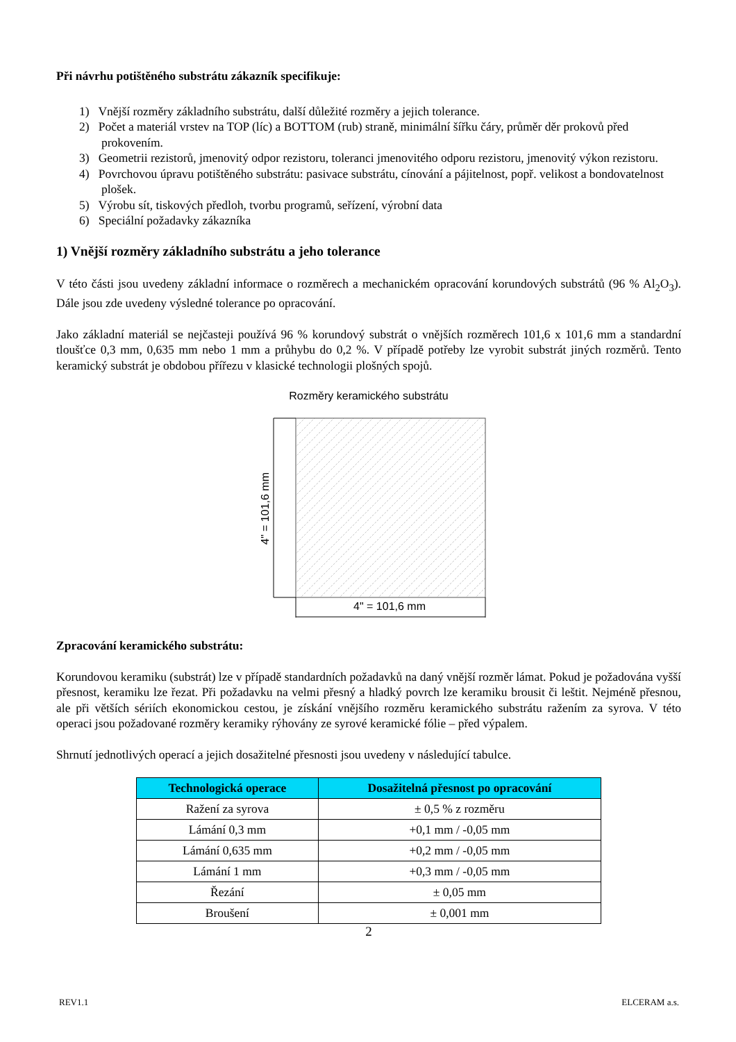Při návrhu potištěného substrátu zákazník specifikuje:
1) Vnější rozměry základního substrátu, další důležité rozměry a jejich tolerance.
2) Počet a materiál vrstev na TOP (líc) a BOTTOM (rub) straně, minimální šířku čáry, průměr děr prokovů před prokovením.
3) Geometrii rezistorů, jmenovitý odpor rezistoru, toleranci jmenovitého odporu rezistoru, jmenovitý výkon rezistoru.
4) Povrchovou úpravu potištěného substrátu: pasivace substrátu, cínování a pájitelnost, popř. velikost a bondovatelnost plošek.
5) Výrobu sít, tiskových předloh, tvorbu programů, seřízení, výrobní data
6) Speciální požadavky zákazníka
1) Vnější rozměry základního substrátu a jeho tolerance
V této části jsou uvedeny základní informace o rozměrech a mechanickém opracování korundových substrátů (96 % Al<sub>2</sub>O<sub>3</sub>). Dále jsou zde uvedeny výsledné tolerance po opracování.
Jako základní materiál se nejčasteji používá 96 % korundový substrát o vnějších rozměrech 101,6 x 101,6 mm a standardní tloušťce 0,3 mm, 0,635 mm nebo 1 mm a průhybu do 0,2 %. V případě potřeby lze vyrobit substrát jiných rozměrů. Tento keramický substrát je obdobou přířezu v klasické technologii plošných spojů.
Rozměry keramického substrátu
4" = 101,6 mm
4" = 101,6 mm
Zpracování keramického substrátu:
Korundovou keramiku (substrát) lze v případě standardních požadavků na daný vnější rozměr lámat. Pokud je požadována vyšší přesnost, keramiku lze řezat. Při požadavku na velmi přesný a hladký povrch lze keramiku brousit či leštit. Nejméně přesnou, ale při větších sériích ekonomickou cestou, je získání vnějšího rozměru keramického substrátu ražením za syrova. V této operaci jsou požadované rozměry keramiky rýhovány ze syrové keramické fólie – před výpalem.
Shrnutí jednotlivých operací a jejich dosažitelné přesnosti jsou uvedeny v následující tabulce.
| Technologická operace | Dosažitelná přesnost po opracování |
| --- | --- |
| Ražení za syrova | ± 0,5 % z rozměru |
| Lámání 0,3 mm | +0,1 mm / -0,05 mm |
| Lámání 0,635 mm | +0,2 mm / -0,05 mm |
| Lámání 1 mm | +0,3 mm / -0,05 mm |
| Řezání | ± 0,05 mm |
| Broušení | ± 0,001 mm |
2
REV1.1 ELCERAM a.s.